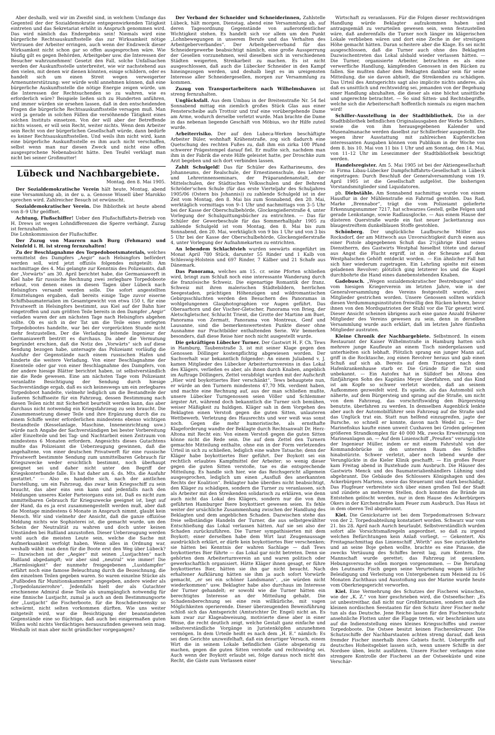Aber deshalb, weil wir im Zweifel sind, in welchem Umfange das Gegenteil der der Sozialdemokratie entgegenwirkenden Tätigkeit eintreten und das Sekretariat erhöht in Anspruch genommen wird. Das wird nämlich das Endergebnis sein! Niemals wird eine bürgerliche Rechtsauskunftsstelle das zur Wirksamkeit nötige Vertrauen der Arbeiter erringen, auch wenn der Endzweck dieser Wirksamkeit nicht schon gar so offen ausgesprochen wäre. Wie häufig gilt es gegen Behörden, Arbeitgeber usw. die Interessen der Besucher wahrzunehmen! Gesetzt den Fall, solche Unfallsachen werden der Auskunftsstelle unterbreitet, wie wir nachstehend aus den vielen, mit denen wir dienen könnten, einige schildern, oder es handelt sich um einen Streit wegen verweigerter Armenunterstützung: wer würde wohl annehmen können, daß eine bürgerliche Auskunftsstelle die nötige Energie zeigen würde, um die Interessen der Rechtsuchenden so zu wahren, wie es erforderlich wäre? Beispiele ließen sich zu Hunderten anführen, und immer würden sie ersehen lassen, daß in den entscheidenden Fragen die bürgerliche Rechtsauskunftsstelle versagen muß. Man wird ja gerade in solchen Fällen die versöhnende Tätigkeit eines solchen Instituts einsetzen. Von der will aber der Betreffende nichts wissen, er will sein Recht, weiter nichts. Wenn dem Arbeiter sein Recht von der bürgerlichen Gesellschaft würde, dann bedürfe es keiner Rechtsauskunftsstellen. Und weils ihm nicht wird, kann eine bürgerliche Auskunftsstelle es ihm auch nicht verschaffen, selbst wenn man nur diesen Zweck und nicht eine offen ausgesprochene Nebenabsicht hätte. Den Teufel verklagt man nicht bei seiner Großmutter!
Lübeck und Nachbargebiete.
Montag, den 8. Mai 1905.
Der Sozialdemokratische Verein hält heute, Montag, abend eine Versammlung ab, in der u. a. Genosse Wissell über Marokko sprechen wird. Zahlreicher Besuch ist erwünscht.
Sozialdemokratischer Verein. Die Bibliothek ist heute abend von 8–9 Uhr geöffnet.
Achtung, Flußschiffer! Ueber den Flußschiffahrts-Betrieb von H. Drews ist wegen Lohndifferenzen die Sperre verhängt. Zuzug ist fernzuhalten.
Die Lohnkommission der Flußschiffer.
Der Zuzug von Maurern nach Burg (Fehmarn) und Neinfeld i. H. ist streng fernzuhalten!
Zu der Beschlagnahme des Torpedobootsmaterials, welches vermittelst des Dampfers „Aegir“ nach Helsingfors befördert werden soll, wird jetzt offiziös folgendes mitgeteilt: Am nachmittage des 4. Mai gelangte zur Kenntnis des Polizeiamts, daß der „Vorwärts“ am 30. April berichtet habe, die Germaniawerft in Kiel habe für russische Rechnung zwei zerlegbare Torpedoboote erbaut, von denen eines in diesen Tagen über Lübeck nach Helsingfors versandt werden solle. Die sofort angestellten Ermittelungen ergaben, daß bereits einige Tage zuvor eiserne Schiffsbaumaterialien im Gesamtgewicht von etwa 150 t, für eine Privatwerft in Helsingfors bestimmt, aus Kiel auf der Bahn hier eingetroffen und zum größten Teile bereits in den Dampfer „Aegir“ verladen waren der am nächsten Tage nach Helsingfors abgehen sollte. Ob es sich in der Tat um die Teile eines zerlegten Torpedobootes handelte, war bei der vorgerückten Stunde nicht mehr festzustellen. Der die Verladung leitende Ingenieur der Germaniawerft bestritt es durchaus. Da aber die Vermutung begründet erschien, daß die Notiz des „Vorwärts“ sich auf diese Sendung bezogen habe, untersagte das Polizeiamt vorläufig die Ausfuhr der Gegenstände nach einem russischen Hafen und hinderte die weitere Verladung. Von einer Beschlagnahme der Eisenteile oder gar von einer Beschlagnahme des Dampfers, von der andere hiesige Blätter berichtet haben, ist selbstverständlich nie die Rede gewesen. Eine am nächsten Tage vom Polizeiamt veranlaßte Besichtigung der Sendung durch hiesige Sachverständige ergab, daß es sich keineswegs um ein zerlegbares Torpedoboot handelte, vielmehr lediglich um die Bestandteile der äußeren Schiffsseite für ein Fahrzeug, dessen Bestimmung nach diesen Teilen nicht mit Sicherheit beurteilt werden kann, das aber durchaus nicht notwendig ein Kriegsfahrzeug zu sein braucht. Die Zusammensetzung dieser Teile und ihre Ergänzung durch die zu einem Schiffe weiter erforderlichen mindestens ebenso wichtigen Bestandteile (Kesselanlage, Maschine, Inneneinrichtung usw.) würde nach Angabe der Sachverständigen bei bester Vorbereitung aller Einzelteile und bei Tag- und Nachtarbeit einen Zeitraum von mindestens 6 Monaten erfordern. Angesichts dieses Gutachtens mußte das Polizeiamt die Ueberzeugung gewinnen, daß die angehaltene, von einer deutschen Privatwerft für eine russische Privatwerft bestimmte Sendung zum unmittelbaren Gebrauch für Kriegszwecke weder ersichtlich bestimmt, noch überhaupt geeignet sei und daher nicht unter den Begriff der Kriegskonterbande falle. Es hat daher am 6. ds. Mts. die Ausfuhr gestattet.“ — Also es handelte sich, nach der amtlichen Darstellung, um ein Fahrzeug, das zwar kein Kriegsschiff zu sein braucht, das aber eins sein kann und jedenfalls nach den Meldungen unseres Kieler Parteiorgans eins ist. Daß es nicht zum unmittelbaren Gebrauch für Kriegszwecke geeignet ist, liegt auf der Hand, da es ja erst zusammengestellt werden muß, aber daß die Montage mindestens 6 Monate in Anspruch nimmt, glaubt kein Mensch. Wir sind vielmehr der Ansicht, daß die ganze offiziöse Meldung nichts wie Sophisterei ist, die gemacht wurde, um den Schein der Neutralität zu wahren und doch unter keinen Umständen bei Rußland anzustoßen. Dieser Ueberzeugung werden wohl auch die meisten Leute sein, welche die Sache mit Aufmerksamkeit verfolgt haben. Wenn alles in Ordnung war, weshalb wählt man denn für die Boote erst den Weg über Lübeck? — Inzwischen ist der „Aegier“ mit seinen „Lustjachten“ nach Rußland abgedampft; wir aber sind „neutral“ wie immer! Die „Harmlosigkeit“ der nunmehr freigegebenen „Lustdampfer“ erfährt noch eine famose Beleuchtung durch die Bezeichnung, die den einzelnen Teilen gegeben waren. So waren einzelne Stücke als „Fußboden für Munitionskammern“ angegeben, andere wieder als „Torpedolanzierrohre“. Jedenfalls hielt der als Gutachter erschienene Admiral diese Teile als unumgänglich notwendig für eine finnische Lustjacht, zumal ja auch an dem Bestimmungsorte der „Lustjacht“ die Fischerboote, für die Roschdiestwensky so schwärmt, nicht selten vorkommen dürften. Wie uns weiter mitgeteilt wird, war die Besichtigung der beanstandeten Gegenstände eine so flüchtige, daß auch bei einigermaßen guten Willen wohl nichts Verdächtiges herauszufinden gewesen sein mag. Weshalb ist man aber nicht gründlicher vorgegangen?
Der Verband der Schneider und Schneiderinnen, Zahlstelle Lübeck, hält morgen, Dienstag, abend eine Versammlung ab, auf deren Tagesordnung Gegenstände von außerordentlicher Wichtigkeit stehen. Es handelt sich vor allem um den Punkt „Lohnbewegungen in unserem Berufe und das Verhalten des Arbeitgeberverbandes“. Der Arbeitgeberverband für das Schneidergewerbe beabsichtigt nämlich, eine große Aussperrung der Gesellen vorzunehmen, weil dieselben sich in verschiedenen Städten weigerten, Streikarbeit zu machen. Es ist nicht ausgeschlossen, daß auch die Lübecker Schneider in den Kampf hineingezogen werden, und deshalb liegt es im ureigensten Interesse aller Schneidergesellen, morgen zur Versammlung zu kommen.
Zuzug von Transportarbeitern nach Wilhelmshaven ist streng fernzuhalten.
Unglücksfall. Aus dem Umbau in der Breitenstraße Nr. 54 fiel Sonnabend mittag ein ziemlich großes Stück Glas aus einer Fensterscheibe aufs Trottoir und traf eine vorübergehende Dame am Arme, wodurch derselbe verletzt wurde. Man brachte die Dame in das nebenan liegende Geschäft von Möbius, wo ihr Hilfe zuteil wurde.
Arbeiterrisiko. Der auf den Lubeca-Werken beschäftigte Arbeiter Büler, wohnhaft Krähenstraße, zog sich dadurch eine Quetschung des rechten Fußes zu, daß ihm ein zirka 100 Pfund schwerer Prägestempel darauf fiel. Er mußte sich, nachdem man ihm in der Fabrik die erste Hilfe geleistet hatte, per Droschke zum Arzt begeben und sich dort verbinden lassen.
Zahlt Schulgeld! Das für Schüler des Katharineums, des Johanneums, der Realschule, der Ernestinenschule, des Lehrer- und Lehrerinnenseminars, der Präparandenanstalt, der Mittelschulen, der Städtischen Volksschulen und der Behrend Schröder'schen Schule (für das erste Vierteljahr des Schuljahres 1905/06 (Ostern bis Johannis)) zu zahlende Schulgeld ist in der Zeit vom Montag, den 8. Mai bis zum Sonnabend, den 20. Mai, werktäglich vormittags von 9–1 Uhr und nachmittags von 3–5 Uhr bei der Kasse der Oberschulbehörde, Glockengießerstraße 4, unter Vorlegung der Schulquittungsbücher zu entrichten. — Das für Schüler der Gewerbeschule für das Sommerhalbjahr 1905 zu zahlende Schulgeld ist vom Montag, den 8. Mai bis zum Sonnabend, den 20. Mai, werktäglich von 9 bis 1 Uhr und von 3 bis 5 Uhr bei der Kasse der Oberschulbehörde, Glockengießerstraße 4, unter Vorlegung der Aufnahmekarten zu entrichten.
An lebendem Schlachtvieh wurden seewärts eingeführt im Monat April 780 Stück, darunter 55 Rinder und 1 Kalb von Schleswig-Holstein und 697 Rinder, 7 Kälber und 21 Schafe aus Dänemark.
Das Panorama, welches am 15. cr. seine Pforten schließen wird, bringt zum Schluß noch eine interessante Wanderung durch die französische Schweiz. Die eigenartige Romantik der franz. Schweiz mit ihren malerischen Städtebildern, herrlichen Seegestaden, prächtigen Höhenzügen und wildromantischen Gebirgsschluchten werden den Besuchern des Panoramas in wohlgelungenen Glasphotographien vor Augen geführt. Das Oberaarhorn und der Vischer-Gletscher, Panorama von Brieg, der Aletschgletscher, Schlucht Trient, die Grotte der Martine am Buet, Panorama von Zermatt, Panorama von Montreux, Genf und Lausanne, sind die bemerkenswertesten Punkte dieser ohne Ausnahme nur Prachtbilder enthaltenden Serie. Wir bemerken besonders, daß diese Reise hier noch nicht ausgestellt wurde.
Die gekräftigen Lübecker Turner. Der Gastwirt H. F. Ch. Tews in Hamburg, Taubenstraße 3, ist mit seiner Klage gegen den Genossen Döllinger kostenpflichtig abgewiesen worden. Der Sachverhalt war bekanntlich folgender: An einem Juliabend v. J. kamen Mitglieder des Lübecker Arbeiterturnvereins in das Lokal des Klägers, verließen es aber, als ihnen durch Knaben, angeblich im Auftrage Döllingers, Zettel verabfolgt wurden mit der Aufschrift „Hier wird boykottiertes Bier verschänkt“. Tews behauptete nun, er würde an den Turnern mindestens 47,70 Mk. verdient haben, und machte eine Rechnung auf, aus der man schließen mußte, unsere Lübecker Turngenossen seien Völler und Schlemmer ärgster Art, während doch bekanntlich die Turner sich bemühen, weiser Mäßigkeit zu huldigen. Kläger sah in dem Vorgehen des Beklagten einen Verstoß gegen die guten Sitten, unlauteren Wettbewerb, Verletzung des Hausrechts und wer weiß was sonst noch. Gegen die mehr humoristische, als ernsthafte Klageforderung wandte der Beklagte durch Rechtsanwalt Dr. Herz-Altona mit Recht ein: Von einem Verstoß gegen die guten Sitten könne nicht die Rede sein. Die auf dem Zettel den Turnern gemachte Mitteilung enthalte, ohne ein in der Form verletzendes Urteil in sich zu schließen, lediglich eine wahre Tatsache; denn der Kläger habe boykottiertes Bier geführt. Der Boykott sei ein rechtlich erlaubtes Kampfmittel der Arbeiter; so wenig dieser gegen die guten Sitten verstoße, tue es die entsprechende Mitteilung. Es handle sich hier, wie das Reichsgericht allgemein ausgesprochen, lediglich um einen „Ausfluß des anerkannten Rechts der Koalition“. Beklagter habe überdies nicht beabsichtigt, den Kläger zu schädigen, sondern die Turner zu veranlassen, sich als Arbeiter mit den Streikenden solidarisch zu erklären, wie denn auch nicht das Lokal des Klägers, sondern nur die von ihm geführten Hamburger Biere boykottiert gewesen seien. Es fehle weiter der ursächliche Zusammenhang zwischen der Handlung des Beklagten und dem angeblichen Schaden. Dazwischen stehe das freie selbständige Handeln der Turner, die aus selbstgewählter Entschließung das Lokal verlassen hätten. Auf sie sei also der Schaden zurückzuführen. Die Turner sympathisierten mit dem Boykott; einer derselben habe dem Wirt laut Zeugenaussage ausdrücklich erklärt, er dürfe kein boykottiertes Bier verschenken; sie hätten bei Kenntnis der wahren Sachlage — daß Tews boykottiertes Bier führte — das Lokal gar nicht betreten. Denn sie gehörten dem Arbeiterturnverein an und waren politisch oder gewerkschaftlich organisiert. Hätte Kläger ihnen gesagt, er führe boykottiertes Bier, hätten sie ihn gar nicht besucht. Nach erhaltener Aufklärung hätten sie ihm ja auch sofort Vorwürfe gemacht, „er sei ein schöner Landsmann“, „sie würden nicht wiederkommen“ usw. Beklagter habe also durchaus im Interesse der Turner gehandelt; er sowohl wie die Turner hätten ein berechtigtes Interesse an der Mitteilung gehabt. Die Schadensberechnung sei eine rein willkürliche, mit vagen Möglichkeiten operierende. Dieser überzeugenden Beweisführung schloß sich das Amtsgericht (Amtsrichter Dr. Engel) nicht an. Es kam zwar zur Klageabweisung, motivierte diese aber in einer Weise, die recht deutlich zeigt, welche Gestalt ganz einfache und selbstverständliche Vorgänge in Juristenköpfen anzunehmen vermögen. In dem Urteile heißt es nach dem „H. E.“ nämlich: Es sei dem Gerichte unzweifelhaft, daß ein derartiger Versuch, einem Wirt die in seinem Lokale befindlichen Gäste abspenstig zu machen, gegen die guten Sitten verstoße und rechtswidrig sei. Auch wenn der Boykott erlaubt sei, folge daraus noch nicht das Recht, die Gäste zum Verlassen einer
Wirtschaft zu veranlassen. Für die Folgen dieser rechtswidrigen Handlung würde Beklagter aufzukommen haben und antragsgemäß zu verurteilen gewesen sein, wenn festzustellen wäre, daß anderenfalls die Turner noch länger im klägerischen Lokale verblieben wären und dort eine Zeche in der streitigen Höhe gemacht hätten. Daran scheitere aber die Klage. Es sei nicht ausgeschlossen, daß die Turner auch ohne des Beklagten Dazwischentreten das Lokal alsbald wieder verlassen hätten. — Die Turner, organisierte Arbeiter, betrachten es als eine verwerfliche Handlung, kämpfenden Genossen in den Rücken zu fallen. Sie mußten daher dem Beklagten dankbar sein für seine Mitteilung, die sie davon abhielt, die Streikenden zu schädigen. Das Urteil des Amtsgerichts sagt also implicite nichts anderes, als daß es unsittlich und rechtswidrig sei, jemanden von der Begehung einer Handlung abzuhalten, die dieser als eine höchst unsittliche und ungerechte betrachtet. — So sind Sitten- und Rechtsbegriffe, welche sich die Arbeiterschaft hoffentlich niemals zu eigen machen wird!
Schiller-Ausstellung in der Stadtbibliothek. Die in der Stadtbibliothek befindlichen Originalausgaben der Werke Schillers, sowie die von ihm herausgegebenen Kalender und Musenalmanache werden daselbst zur Schillerfeier ausgestellt. Die wegen ihrer Ausstattung mit zahlreichen Kupferstichen interessanten Ausgaben können vom Publikum in der Woche von dem 8. bis 10. Mai von 11 bis 1 Uhr und am Sonntag, den 14. Mai, von 11–12 Uhr im Lesezimmer der Stadtbibliothek besichtigt werden.
Handelsregister. Am 5. Mai 1905 ist bei der Aktiengesellschaft in Firma Libau-Lübecker Dampfschiffahrts-Gesellschaft in Lübeck eingetragen: Durch Beschluß der Generalversammlung vom 19. April 1905 ist die Gesellschaft aufgelöst. Die bisherigen Vorstandsmitglieder sind Liquidatoren.
pb. Diebstähle. Am Sonnabend nachmittag wurde von einem Hausflur in der Mühlenstraße ein Fahrrad gestohlen. Das Rad, Marke „Brennabor“, trägt die vom Polizeiamt gelieferte Erkennungsnummer 7217, hat schwarzes Gestell, gelbe Felgen und gerade Lenkstange, sowie Radlausglocke. — Aus einem Hause der düsteren Querstraße wurde ein fast neuer Jackettanzug aus blaugestreiftem dunkelblauen Stoffe gestohlen.
Schönberg. Der unglückliche Laufbursche Möller aus Rocksdorf, der am Mittwoch aus Unvorsichtigkeit durch einen aus einer Pistole abgegebenen Schuß das 2½jährige Kind seines Dienstherrn, des Gastwirts Westphal hieselbst tötete und darauf aus Angst die Flucht ergriff, ist in der Scheune auf dem Westphalschen Gehöft entdeckt worden. — Ein ähnlicher Fall hat sich hier wiederum zugetragen. Ein Lehrling spielte mit einem geladenen Revolver; plötzlich ging letzterer los und die Kugel durchbohrte die Hand eines danebenstehenden Knaben.
Gadebusch. „Wegen sozialdemokratischer Bestrebungen“ sind vom hiesigen Kriegerverein im letzten Jahre, wie in der Generalversammlung des Vereins festgestellt wurde, zwei Mitglieder gestrichen worden. Unsere Genossen sollten wirklich diesen Verdummungsinstituten freiwillig den Rücken kehren, bevor ihnen von den Mordspatrioten der Stuhl vor die Tür gesetzt wird. Dieser Ansicht scheinen übrigens auch eine ganze Anzahl früherer Mitglieder des Vereins gewesen zu sein, denn in derselben Versammlung wurde auch erklärt, daß im letzten Jahre fünfzehn Mitglieder austraten.
Kleine Chronik der Nachbargebiete. Selbstmord. In einem Restaurant der Kaiser Wilhelmstraße in Hamburg hatten sich mehrere junge Kaufleute an einem Tisch niedergelassen und unterhielten sich lebhaft. Plötzlich sprang ein junger Mann auf, griff in die Rocktasche, zog einen Revolver heraus und gab einen Schuß auf sich ab. Bereits auf dem Transport nach dem Hafenkrankenhause starb er. Die Gründe für die Tat sind unbekannt. — Ein Autofex hat in Sülldorf bei Altona den fünfjährigen Sohn des Kapitäns Meyer überfahren, und das Kind ist am Kopfe so schwer verletzt worden, daß an seinem Aufkommen gezweifelt wird. Es spielte, als das Automobil sich näherte, auf dem Bürgersteig und sprang auf die Straße, um nicht von dem Fahrzeug, das vorschriftswidrig den Bürgersteig benutzte, überfahren zu werden. In demselben Augenblick lenkte aber auch der Automobilführer sein Fahrzeug auf die Straße und das Unglück trat ein. Statt nun helfend einzugreifen, jagte der Bursche, so schnell er konnte, davon nach Wedel zu. — Der Marinefiskus kaufte einen unweit Cuxhaven bei Groden gelegenen größeren Strandkomplex für 40 000 Mk. zwecks Erweiterung von Marineanlagen an. — Auf dem Linienschiff „Preußen“ verunglückte der Ingenieur Müller, indem er mit einem Fahrstuhl von der Kommandobrücke in den untersten Raum des Schiffes hinabstürzte. Schwer verletzt, aber noch lebend wurde der Verunglückte in die Kieler Klinik geschafft. — Ein großes Feuer kam Freitag abend in Buxtehude zum Ausbruch. Die Häuser des Gastwirts Menck und des Baumaterialienhändlers Lühning sind abgebrannt. Die Gebäude des Schlossers Königshagen und des Ackerbürgers Martens, sowie das Steueramt sind stark beschädigt. Das Flugfeuer verbreitete sich über einen großen Teil der Stadt und zündete an mehreren Stellen, doch konnten die Brände im Entstehen gelöscht werden, nur in dem Hause des Ackerbürgers Okers in der Kirchenstraße kam Feuer zum Ausbruch. Das Haus ist in dem oberen Teil abgebrannt.
Kiel. Die Genickstarre ist bei dem Torpedomatrosen Schwarz von der 2. Torpedoabteilung konstatiert worden. Schwarz war vom 21. bis 28. April nach Aurich beurlaubt. Selbstverständlich wurden sofort alle Vorsichtsmaßregeln angeordnet, so daß zu irgend welchen Befürchtungen kein Anlaß vorliegt. — Gekentert. Als Freitagnachmittag das Linienschiff „Wörth“ aus See zurückkehrte und an seine Boje gehen wollte, brachte es eine Pinasse, die zwecks Vertäuung des Schiffes bereit lag, zum Kentern. Die Mannschaft wurde gerettet; das Fahrzeug ist gesunken. Hebungsversuche sollen morgen vorgenommen. — Die Berufung des Leutnants Fisch gegen seine Verurteilung wegen tätlicher Beleidigung und Verleitung von Untergebenen zum Meineid zu 16 Monaten Zuchthaus und Ausstoßung aus der Marine wurde heute vom Oberkriegsgericht verworfen.
Kiel. Eine Vermehrung des Schutzes der Fischerei wünschen, wie der „K. Z.“ von hier geschrieben wird, die Ostseefischer: „Es ist unbestreitbar, daß nicht nur Großbritannien, sondern auch die kleinen nordischen Seestaaten für den Schutz ihrer Fischer mehr tun als das Deutsche. Jene Reiche lassen für den Fischereischutz ansehnliche Flotten unter die Flagge treten, wir beschränken uns auf die Indienststellung eines kleines Kriegsschiffes und zweier Torpedoboote. Die Ostsee besitzt keinen Fischereikreuzer. Die Schutzschiffe der Nachbarstaaten achten streng darauf, daß kein fremder Fischer innerhalb ihres Gebiets fischt. Uebergriffe auf deutsches Hoheitsgebiet lassen sich, wenn unsere Schiffe in der Nordsee üben, leicht ausführen. Unsere Fischer verlangen eine strengere Kontrolle der Fischerei an der Ostseeküste und eine Verschär-